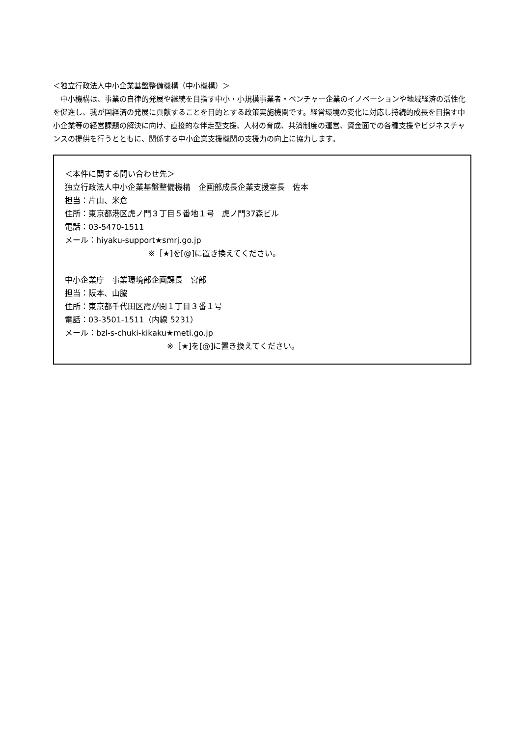＜独立行政法人中小企業基盤整備機構（中小機構）＞
　中小機構は、事業の自律的発展や継続を目指す中小・小規模事業者・ベンチャー企業のイノベーションや地域経済の活性化を促進し、我が国経済の発展に貢献することを目的とする政策実施機関です。経営環境の変化に対応し持続的成長を目指す中小企業等の経営課題の解決に向け、直接的な伴走型支援、人材の育成、共済制度の運営、資金面での各種支援やビジネスチャンスの提供を行うとともに、関係する中小企業支援機関の支援力の向上に協力します。
＜本件に関する問い合わせ先＞
独立行政法人中小企業基盤整備機構　企画部成長企業支援室長　佐本
担当：片山、米倉
住所：東京都港区虎ノ門３丁目５番地１号　虎ノ門37森ビル
電話：03-5470-1511
メール：hiyaku-support★smrj.go.jp
※［★]を[@]に置き換えてください。
中小企業庁　事業環境部企画課長　宮部
担当：阪本、山脇
住所：東京都千代田区霞が関１丁目３番１号
電話：03-3501-1511（内線 5231）
メール：bzl-s-chuki-kikaku★meti.go.jp
※［★]を[@]に置き換えてください。